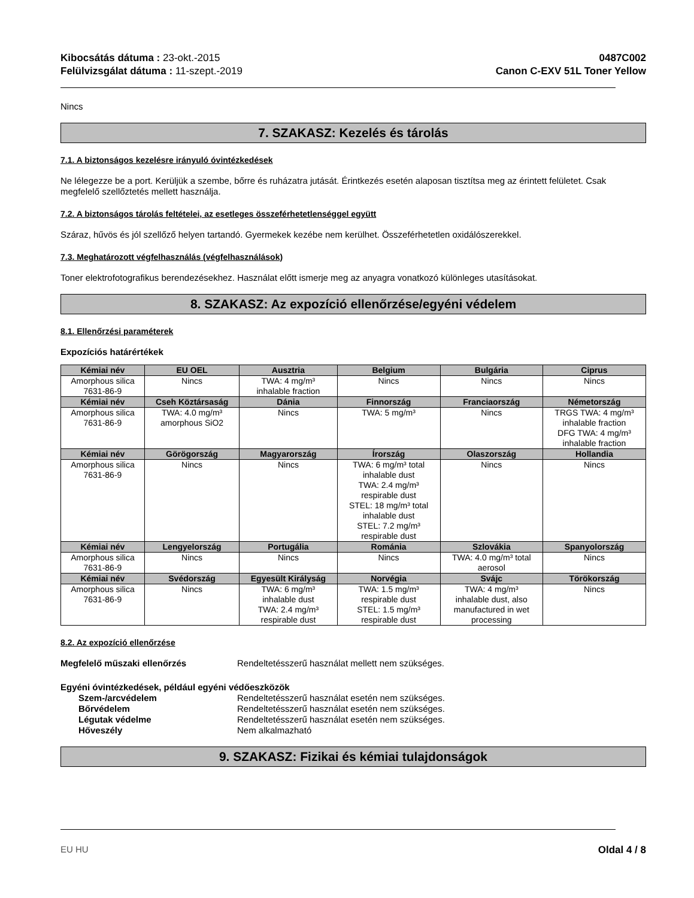Kibocsátás dátuma : 23-okt.-2015
Felülvizsgálat dátuma : 11-szept.-2019
0487C002
Canon C-EXV 51L Toner Yellow
Nincs
7. SZAKASZ: Kezelés és tárolás
7.1. A biztonságos kezelésre irányuló óvintézkedések
Ne lélegezze be a port. Kerüljük a szembe, bőrre és ruházatra jutását. Érintkezés esetén alaposan tisztítsa meg az érintett felületet. Csak megfelelő szellőztetés mellett használja.
7.2. A biztonságos tárolás feltételei, az esetleges összeférhetetlenséggel együtt
Száraz, hűvös és jól szellőző helyen tartandó. Gyermekek kezébe nem kerülhet. Összeférhetetlen oxidálószerekkel.
7.3. Meghatározott végfelhasználás (végfelhasználások)
Toner elektrofotografikus berendezésekhez. Használat előtt ismerje meg az anyagra vonatkozó különleges utasításokat.
8. SZAKASZ: Az expozíció ellenőrzése/egyéni védelem
8.1. Ellenőrzési paraméterek
Expozíciós határértékek
| Kémiai név | EU OEL | Ausztria | Belgium | Bulgária | Ciprus |
| --- | --- | --- | --- | --- | --- |
| Amorphous silica 7631-86-9 | Nincs | TWA: 4 mg/m³ inhalable fraction | Nincs | Nincs | Nincs |
| Kémiai név | Cseh Köztársaság | Dánia | Finnország | Franciaország | Németország |
| Amorphous silica 7631-86-9 | TWA: 4.0 mg/m³ amorphous SiO2 | Nincs | TWA: 5 mg/m³ | Nincs | TRGS TWA: 4 mg/m³ inhalable fraction DFG TWA: 4 mg/m³ inhalable fraction |
| Kémiai név | Görögország | Magyarország | Írország | Olaszország | Hollandia |
| Amorphous silica 7631-86-9 | Nincs | Nincs | TWA: 6 mg/m³ total inhalable dust TWA: 2.4 mg/m³ respirable dust STEL: 18 mg/m³ total inhalable dust STEL: 7.2 mg/m³ respirable dust | Nincs | Nincs |
| Kémiai név | Lengyelország | Portugália | Románia | Szlovákia | Spanyolország |
| Amorphous silica 7631-86-9 | Nincs | Nincs | Nincs | TWA: 4.0 mg/m³ total aerosol | Nincs |
| Kémiai név | Svédország | Egyesült Királyság | Norvégia | Svájc | Törökország |
| Amorphous silica 7631-86-9 | Nincs | TWA: 6 mg/m³ inhalable dust TWA: 2.4 mg/m³ respirable dust | TWA: 1.5 mg/m³ respirable dust STEL: 1.5 mg/m³ respirable dust | TWA: 4 mg/m³ inhalable dust, also manufactured in wet processing | Nincs |
8.2. Az expozíció ellenőrzése
Megfelelő műszaki ellenőrzés Rendeltetésszerű használat mellett nem szükséges.
Egyéni óvintézkedések, például egyéni védőeszközök
Szem-/arcvédelem Rendeltetésszerű használat esetén nem szükséges.
Bőrvédelem Rendeltetésszerű használat esetén nem szükséges.
Légutak védelme Rendeltetésszerű használat esetén nem szükséges.
Hőveszély Nem alkalmazható
9. SZAKASZ: Fizikai és kémiai tulajdonságok
EU HU Oldal 4 / 8